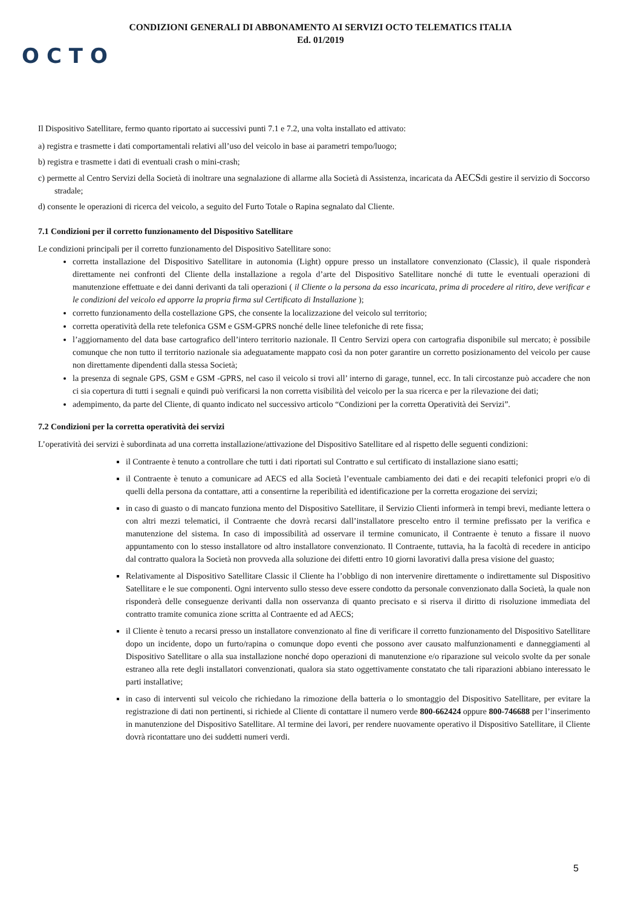CONDIZIONI GENERALI DI ABBONAMENTO AI SERVIZI OCTO TELEMATICS ITALIA
Ed. 01/2019
OCTO
Il Dispositivo Satellitare, fermo quanto riportato ai successivi punti 7.1 e 7.2, una volta installato ed attivato:
a) registra e trasmette i dati comportamentali relativi all’uso del veicolo in base ai parametri tempo/luogo;
b) registra e trasmette i dati di eventuali crash o mini-crash;
c) permette al Centro Servizi della Società di inoltrare una segnalazione di allarme alla Società di Assistenza, incaricata da AECSdi gestire il servizio di Soccorso stradale;
d) consente le operazioni di ricerca del veicolo, a seguito del Furto Totale o Rapina segnalato dal Cliente.
7.1 Condizioni per il corretto funzionamento del Dispositivo Satellitare
Le condizioni principali per il corretto funzionamento del Dispositivo Satellitare sono:
corretta installazione del Dispositivo Satellitare in autonomia (Light) oppure presso un installatore convenzionato (Classic), il quale risponderà direttamente nei confronti del Cliente della installazione a regola d’arte del Dispositivo Satellitare nonché di tutte le eventuali operazioni di manutenzione effettuate e dei danni derivanti da tali operazioni ( il Cliente o la persona da esso incaricata, prima di procedere al ritiro, deve verificar e le condizioni del veicolo ed apporre la propria firma sul Certificato di Installazione );
corretto funzionamento della costellazione GPS, che consente la localizzazione del veicolo sul territorio;
corretta operatività della rete telefonica GSM e GSM-GPRS nonché delle linee telefoniche di rete fissa;
l’aggiornamento del data base cartografico dell’intero territorio nazionale. Il Centro Servizi opera con cartografia disponibile sul mercato; è possibile comunque che non tutto il territorio nazionale sia adeguatamente mappato così da non poter garantire un corretto posizionamento del veicolo per cause non direttamente dipendenti dalla stessa Società;
la presenza di segnale GPS, GSM e GSM -GPRS, nel caso il veicolo si trovi all’ interno di garage, tunnel, ecc. In tali circostanze può accadere che non ci sia copertura di tutti i segnali e quindi può verificarsi la non corretta visibilità del veicolo per la sua ricerca e per la rilevazione dei dati;
adempimento, da parte del Cliente, di quanto indicato nel successivo articolo “Condizioni per la corretta Operatività dei Servizi”.
7.2 Condizioni per la corretta operatività dei servizi
L’operatività dei servizi è subordinata ad una corretta installazione/attivazione del Dispositivo Satellitare ed al rispetto delle seguenti condizioni:
il Contraente è tenuto a controllare che tutti i dati riportati sul Contratto e sul certificato di installazione siano esatti;
il Contraente è tenuto a comunicare ad AECS ed alla Società l’eventuale cambiamento dei dati e dei recapiti telefonici propri e/o di quelli della persona da contattare, atti a consentirne la reperibilità ed identificazione per la corretta erogazione dei servizi;
in caso di guasto o di mancato funziona mento del Dispositivo Satellitare, il Servizio Clienti informerà in tempi brevi, mediante lettera o con altri mezzi telematici, il Contraente che dovrà recarsi dall’installatore prescelto entro il termine prefissato per la verifica e manutenzione del sistema. In caso di impossibilità ad osservare il termine comunicato, il Contraente è tenuto a fissare il nuovo appuntamento con lo stesso installatore od altro installatore convenzionato. Il Contraente, tuttavia, ha la facoltà di recedere in anticipo dal contratto qualora la Società non provveda alla soluzione dei difetti entro 10 giorni lavorativi dalla presa visione del guasto;
Relativamente al Dispositivo Satellitare Classic il Cliente ha l’obbligo di non intervenire direttamente o indirettamente sul Dispositivo Satellitare e le sue componenti. Ogni intervento sullo stesso deve essere condotto da personale convenzionato dalla Società, la quale non risponderà delle conseguenze derivanti dalla non osservanza di quanto precisato e si riserva il diritto di risoluzione immediata del contratto tramite comunica zione scritta al Contraente ed ad AECS;
il Cliente è tenuto a recarsi presso un installatore convenzionato al fine di verificare il corretto funzionamento del Dispositivo Satellitare dopo un incidente, dopo un furto/rapina o comunque dopo eventi che possono aver causato malfunzionamenti e danneggiamenti al Dispositivo Satellitare o alla sua installazione nonché dopo operazioni di manutenzione e/o riparazione sul veicolo svolte da per sonale estraneo alla rete degli installatori convenzionati, qualora sia stato oggettivamente constatato che tali riparazioni abbiano interessato le parti installative;
in caso di interventi sul veicolo che richiedano la rimozione della batteria o lo smontaggio del Dispositivo Satellitare, per evitare la registrazione di dati non pertinenti, si richiede al Cliente di contattare il numero verde 800-662424 oppure 800-746688 per l’inserimento in manutenzione del Dispositivo Satellitare. Al termine dei lavori, per rendere nuovamente operativo il Dispositivo Satellitare, il Cliente dovrà ricontattare uno dei suddetti numeri verdi.
5